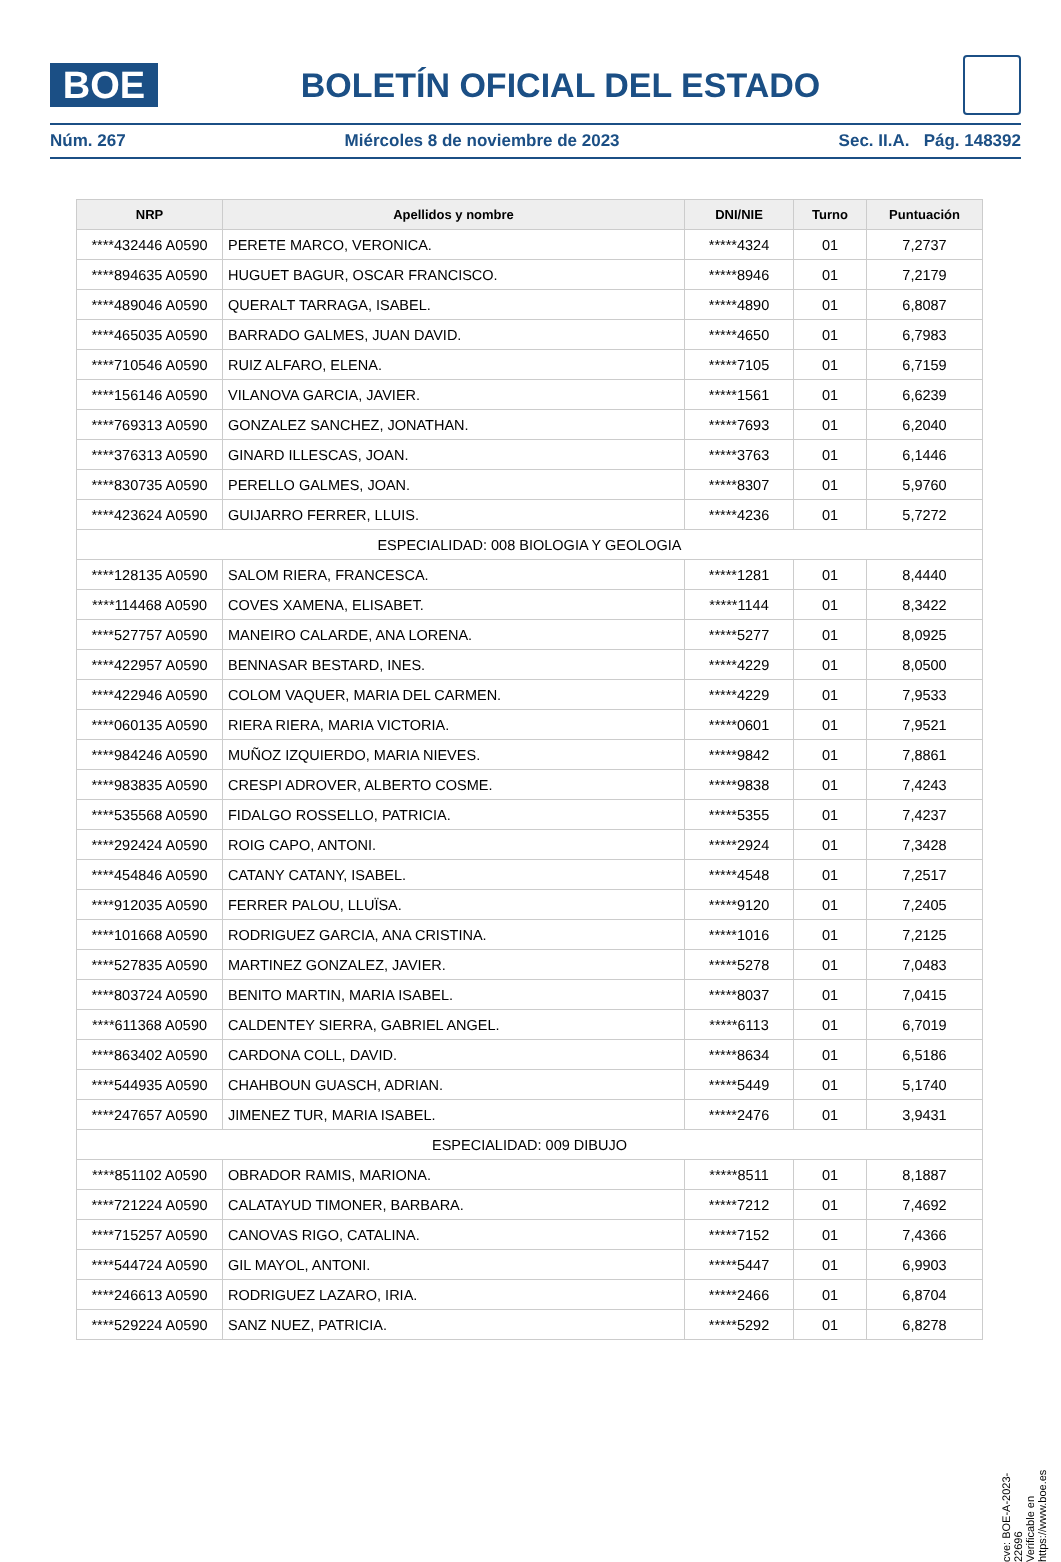BOE
BOLETÍN OFICIAL DEL ESTADO
Núm. 267 Miércoles 8 de noviembre de 2023 Sec. II.A. Pág. 148392
| NRP | Apellidos y nombre | DNI/NIE | Turno | Puntuación |
| --- | --- | --- | --- | --- |
| ****432446 A0590 | PERETE MARCO, VERONICA. | *****4324 | 01 | 7,2737 |
| ****894635 A0590 | HUGUET BAGUR, OSCAR FRANCISCO. | *****8946 | 01 | 7,2179 |
| ****489046 A0590 | QUERALT TARRAGA, ISABEL. | *****4890 | 01 | 6,8087 |
| ****465035 A0590 | BARRADO GALMES, JUAN DAVID. | *****4650 | 01 | 6,7983 |
| ****710546 A0590 | RUIZ ALFARO, ELENA. | *****7105 | 01 | 6,7159 |
| ****156146 A0590 | VILANOVA GARCIA, JAVIER. | *****1561 | 01 | 6,6239 |
| ****769313 A0590 | GONZALEZ SANCHEZ, JONATHAN. | *****7693 | 01 | 6,2040 |
| ****376313 A0590 | GINARD ILLESCAS, JOAN. | *****3763 | 01 | 6,1446 |
| ****830735 A0590 | PERELLO GALMES, JOAN. | *****8307 | 01 | 5,9760 |
| ****423624 A0590 | GUIJARRO FERRER, LLUIS. | *****4236 | 01 | 5,7272 |
| ESPECIALIDAD: 008 BIOLOGIA Y GEOLOGIA | | | | |
| ****128135 A0590 | SALOM RIERA, FRANCESCA. | *****1281 | 01 | 8,4440 |
| ****114468 A0590 | COVES XAMENA, ELISABET. | *****1144 | 01 | 8,3422 |
| ****527757 A0590 | MANEIRO CALARDE, ANA LORENA. | *****5277 | 01 | 8,0925 |
| ****422957 A0590 | BENNASAR BESTARD, INES. | *****4229 | 01 | 8,0500 |
| ****422946 A0590 | COLOM VAQUER, MARIA DEL CARMEN. | *****4229 | 01 | 7,9533 |
| ****060135 A0590 | RIERA RIERA, MARIA VICTORIA. | *****0601 | 01 | 7,9521 |
| ****984246 A0590 | MUÑOZ IZQUIERDO, MARIA NIEVES. | *****9842 | 01 | 7,8861 |
| ****983835 A0590 | CRESPI ADROVER, ALBERTO COSME. | *****9838 | 01 | 7,4243 |
| ****535568 A0590 | FIDALGO ROSSELLO, PATRICIA. | *****5355 | 01 | 7,4237 |
| ****292424 A0590 | ROIG CAPO, ANTONI. | *****2924 | 01 | 7,3428 |
| ****454846 A0590 | CATANY CATANY, ISABEL. | *****4548 | 01 | 7,2517 |
| ****912035 A0590 | FERRER PALOU, LLUÏSA. | *****9120 | 01 | 7,2405 |
| ****101668 A0590 | RODRIGUEZ GARCIA, ANA CRISTINA. | *****1016 | 01 | 7,2125 |
| ****527835 A0590 | MARTINEZ GONZALEZ, JAVIER. | *****5278 | 01 | 7,0483 |
| ****803724 A0590 | BENITO MARTIN, MARIA ISABEL. | *****8037 | 01 | 7,0415 |
| ****611368 A0590 | CALDENTEY SIERRA, GABRIEL ANGEL. | *****6113 | 01 | 6,7019 |
| ****863402 A0590 | CARDONA COLL, DAVID. | *****8634 | 01 | 6,5186 |
| ****544935 A0590 | CHAHBOUN GUASCH, ADRIAN. | *****5449 | 01 | 5,1740 |
| ****247657 A0590 | JIMENEZ TUR, MARIA ISABEL. | *****2476 | 01 | 3,9431 |
| ESPECIALIDAD: 009 DIBUJO | | | | |
| ****851102 A0590 | OBRADOR RAMIS, MARIONA. | *****8511 | 01 | 8,1887 |
| ****721224 A0590 | CALATAYUD TIMONER, BARBARA. | *****7212 | 01 | 7,4692 |
| ****715257 A0590 | CANOVAS RIGO, CATALINA. | *****7152 | 01 | 7,4366 |
| ****544724 A0590 | GIL MAYOL, ANTONI. | *****5447 | 01 | 6,9903 |
| ****246613 A0590 | RODRIGUEZ LAZARO, IRIA. | *****2466 | 01 | 6,8704 |
| ****529224 A0590 | SANZ NUEZ, PATRICIA. | *****5292 | 01 | 6,8278 |
cve: BOE-A-2023-22696
Verificable en https://www.boe.es